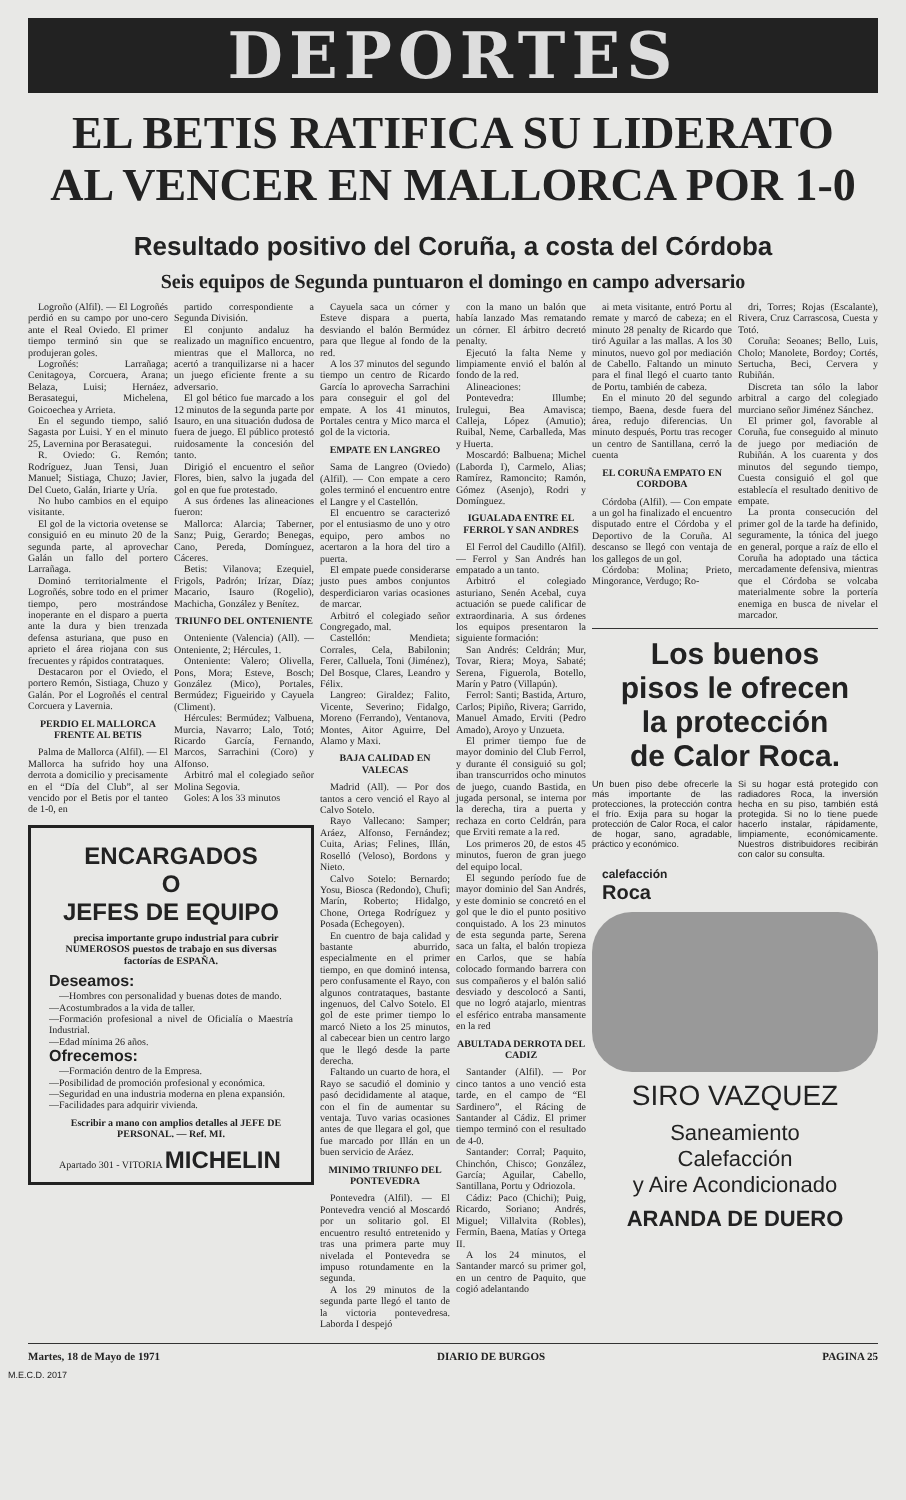DEPORTES
EL BETIS RATIFICA SU LIDERATO
AL VENCER EN MALLORCA POR 1-0
Resultado positivo del Coruña, a costa del Córdoba
Seis equipos de Segunda puntuaron el domingo en campo adversario
Logroño (Alfil). — El Logroñés perdió en su campo por uno-cero ante el Real Oviedo. El primer tiempo terminó sin que se produjeran goles.
Logroñés: Larrañaga; Cenitagoya, Corcuera, Arana; Belaza, Luisi; Hernáez, Berasategui, Michelena, Goicoechea y Arrieta.
En el segundo tiempo, salió Sagasta por Luisi. Y en el minuto 25, Lavernina por Berasategui.
R. Oviedo: G. Remón; Rodríguez, Juan Tensi, Juan Manuel; Sistiaga, Chuzo; Javier, Del Cueto, Galán, Iriarte y Uría.
No hubo cambios en el equipo visitante.
El gol de la victoria ovetense se consiguió en eu minuto 20 de la segunda parte, al aprovechar Galán un fallo del portero Larrañaga.
Dominó territorialmente el Logroñés, sobre todo en el primer tiempo, pero mostrándose inoperante en el disparo a puerta ante la dura y bien trenzada defensa asturiana, que puso en aprieto el área riojana con sus frecuentes y rápidos contrataques.
Destacaron por el Oviedo, el portero Remón, Sistiaga, Chuzo y Galán. Por el Logroñés el central Corcuera y Lavernia.
PERDIO EL MALLORCA FRENTE AL BETIS
Palma de Mallorca (Alfil). — El Mallorca ha sufrido hoy una derrota a domicilio y precisamente en el “Día del Club”, al ser vencido por el Betis por el tanteo de 1-0, en
partido correspondiente a Segunda División.
El conjunto andaluz ha realizado un magnífico encuentro, mientras que el Mallorca, no acertó a tranquilizarse ni a hacer un juego eficiente frente a su adversario.
El gol bético fue marcado a los 12 minutos de la segunda parte por Isauro, en una situación dudosa de fuera de juego. El público protestó ruidosamente la concesión del tanto.
Dirigió el encuentro el señor Flores, bien, salvo la jugada del gol en que fue protestado.
A sus órdenes las alineaciones fueron:
Mallorca: Alarcia; Taberner, Sanz; Puig, Gerardo; Benegas, Cano, Pereda, Domínguez, Cáceres.
Betis: Vilanova; Ezequiel, Frigols, Padrón; Irízar, Díaz; Macario, Isauro (Rogelio), Machicha, González y Benítez.
TRIUNFO DEL ONTENIENTE
Onteniente (Valencia) (All). — Onteniente, 2; Hércules, 1.
Onteniente: Valero; Olivella, Pons, Mora; Esteve, Bosch; González (Mico), Portales, Bermúdez; Figueirido y Cayuela (Climent).
Hércules: Bermúdez; Valbuena, Murcia, Navarro; Lalo, Totó; Ricardo García, Fernando, Marcos, Sarrachini (Coro) y Alfonso.
Arbitró mal el colegiado señor Molina Segovia.
Goles: A los 33 minutos
ENCARGADOS
O
JEFES DE EQUIPO
precisa importante grupo industrial para cubrir NUMEROSOS puestos de trabajo en sus diversas factorías de ESPAÑA.
Deseamos:
—Hombres con personalidad y buenas dotes de mando.
—Acostumbrados a la vida de taller.
—Formación profesional a nivel de Oficialía o Maestría Industrial.
—Edad mínima 26 años.
Ofrecemos:
—Formación dentro de la Empresa.
—Posibilidad de promoción profesional y económica.
—Seguridad en una industria moderna en plena expansión.
—Facilidades para adquirir vivienda.
Escribir a mano con amplios detalles al JEFE DE PERSONAL. — Ref. MI.
Apartado 301 - VITORIA MICHELIN
Cayuela saca un córner y Esteve dispara a puerta, desviando el balón Bermúdez para que llegue al fondo de la red.
A los 37 minutos del segundo tiempo un centro de Ricardo García lo aprovecha Sarrachini para conseguir el gol del empate. A los 41 minutos, Portales centra y Mico marca el gol de la victoria.
EMPATE EN LANGREO
Sama de Langreo (Oviedo) (Alfil). — Con empate a cero goles terminó el encuentro entre el Langre y el Castellón.
El encuentro se caracterizó por el entusiasmo de uno y otro equipo, pero ambos no acertaron a la hora del tiro a puerta.
El empate puede considerarse justo pues ambos conjuntos desperdiciaron varias ocasiones de marcar.
Arbitró el colegiado señor Congregado, mal.
Castellón: Mendieta; Corrales, Cela, Babilonin; Ferer, Calluela, Toni (Jiménez), Del Bosque, Clares, Leandro y Félix.
Langreo: Giraldez; Falito, Vicente, Severino; Fidalgo, Moreno (Ferrando), Ventanova, Montes, Aitor Aguirre, Del Alamo y Maxi.
BAJA CALIDAD EN VALECAS
Madrid (All). — Por dos tantos a cero venció el Rayo al Calvo Sotelo.
Rayo Vallecano: Samper; Aráez, Alfonso, Fernández; Cuita, Arias; Felines, Illán, Roselló (Veloso), Bordons y Nieto.
Calvo Sotelo: Bernardo; Yosu, Biosca (Redondo), Chufi; Marín, Roberto; Hidalgo, Chone, Ortega Rodríguez y Posada (Echegoyen).
En cuentro de baja calidad y bastante aburrido, especialmente en el primer tiempo, en que dominó intensa, pero confusamente el Rayo, con algunos contrataques, bastante ingenuos, del Calvo Sotelo. El gol de este primer tiempo lo marcó Nieto a los 25 minutos, al cabecear bien un centro largo que le llegó desde la parte derecha.
Faltando un cuarto de hora, el Rayo se sacudió el dominio y pasó decididamente al ataque, con el fin de aumentar su ventaja. Tuvo varias ocasiones antes de que llegara el gol, que fue marcado por Illán en un buen servicio de Aráez.
MINIMO TRIUNFO DEL PONTEVEDRA
Pontevedra (Alfil). — El Pontevedra venció al Moscardó por un solitario gol. El encuentro resultó entretenido y tras una primera parte muy nivelada el Pontevedra se impuso rotundamente en la segunda.
A los 29 minutos de la segunda parte llegó el tanto de la victoria pontevedresa. Laborda I despejó
con la mano un balón que había lanzado Mas rematando un córner. El árbitro decretó penalty.
Ejecutó la falta Neme y limpiamente envió el balón al fondo de la red.
Alineaciones:
Pontevedra: Illumbe; Irulegui, Bea Amavisca; Calleja, López (Amutio); Ruibal, Neme, Carballeda, Mas y Huerta.
Moscardó: Balbuena; Michel (Laborda I), Carmelo, Alias; Ramírez, Ramoncito; Ramón, Gómez (Asenjo), Rodri y Domínguez.
IGUALADA ENTRE EL FERROL Y SAN ANDRES
El Ferrol del Caudillo (Alfil). — Ferrol y San Andrés han empatado a un tanto.
Arbitró el colegiado asturiano, Senén Acebal, cuya actuación se puede calificar de extraordinaria. A sus órdenes los equipos presentaron la siguiente formación:
San Andrés: Celdrán; Mur, Tovar, Riera; Moya, Sabaté; Serena, Figuerola, Botello, Marín y Patro (Villapún).
Ferrol: Santi; Bastida, Arturo, Carlos; Pipiño, Rivera; Garrido, Manuel Amado, Erviti (Pedro Amado), Aroyo y Unzueta.
El primer tiempo fue de mayor dominio del Club Ferrol, y durante él consiguió su gol; iban transcurridos ocho minutos de juego, cuando Bastida, en jugada personal, se interna por la derecha, tira a puerta y rechaza en corto Celdrán, para que Erviti remate a la red.
Los primeros 20, de estos 45 minutos, fueron de gran juego del equipo local.
El segundo período fue de mayor dominio del San Andrés, y este dominio se concretó en el gol que le dio el punto positivo conquistado. A los 23 minutos de esta segunda parte, Serena saca un falta, el balón tropieza en Carlos, que se había colocado formando barrera con sus compañeros y el balón salió desviado y descolocó a Santi, que no logró atajarlo, mientras el esférico entraba mansamente en la red
ABULTADA DERROTA DEL CADIZ
Santander (Alfil). — Por cinco tantos a uno venció esta tarde, en el campo de “El Sardinero”, el Rácing de Santander al Cádiz. El primer tiempo terminó con el resultado de 4-0.
Santander: Corral; Paquito, Chinchón, Chisco; González, García; Aguilar, Cabello, Santillana, Portu y Odriozola.
Cádiz: Paco (Chichi); Puig, Ricardo, Soriano; Andrés, Miguel; Villalvita (Robles), Fermín, Baena, Matías y Ortega II.
A los 24 minutos, el Santander marcó su primer gol, en un centro de Paquito, que cogió adelantando
ai meta visitante, entró Portu al remate y marcó de cabeza; en el minuto 28 penalty de Ricardo que tiró Aguilar a las mallas. A los 30 minutos, nuevo gol por mediación de Cabello. Faltando un minuto para el final llegó el cuarto tanto de Portu, también de cabeza.
En el minuto 20 del segundo tiempo, Baena, desde fuera del área, redujo diferencias. Un minuto después, Portu tras recoger un centro de Santillana, cerró la cuenta
EL CORUÑA EMPATO EN CORDOBA
Córdoba (Alfil). — Con empate a un gol ha finalizado el encuentro disputado entre el Córdoba y el Deportivo de la Coruña. Al descanso se llegó con ventaja de los gallegos de un gol.
Córdoba: Molina; Prieto, Mingorance, Verdugo; Ro-
dri, Torres; Rojas (Escalante), Rivera, Cruz Carrascosa, Cuesta y Totó.
Coruña: Seoanes; Bello, Luis, Cholo; Manolete, Bordoy; Cortés, Sertucha, Beci, Cervera y Rubiñán.
Discreta tan sólo la labor arbitral a cargo del colegiado murciano señor Jiménez Sánchez.
El primer gol, favorable al Coruña, fue conseguido al minuto de juego por mediación de Rubiñán. A los cuarenta y dos minutos del segundo tiempo, Cuesta consiguió el gol que establecía el resultado denitivo de empate.
La pronta consecución del primer gol de la tarde ha definido, seguramente, la tónica del juego en general, porque a raíz de ello el Coruña ha adoptado una táctica mercadamente defensiva, mientras que el Córdoba se volcaba materialmente sobre la portería enemiga en busca de nivelar el marcador.
Los buenos
pisos le ofrecen
la protección
de Calor Roca.
Un buen piso debe ofrecerle la más importante de las protecciones, la protección contra el frío. Exija para su hogar la protección de Calor Roca, el calor de hogar, sano, agradable, práctico y económico.
Si su hogar está protegido con radiadores Roca, la inversión hecha en su piso, también está protegida. Si no lo tiene puede hacerlo instalar, rápidamente, limpiamente, económicamente. Nuestros distribuidores recibirán con calor su consulta.
calefacción
Roca
SIRO VAZQUEZ
Saneamiento
Calefacción
y Aire Acondicionado
ARANDA DE DUERO
Martes, 18 de Mayo de 1971 DIARIO DE BURGOS PAGINA 25
M.E.C.D. 2017